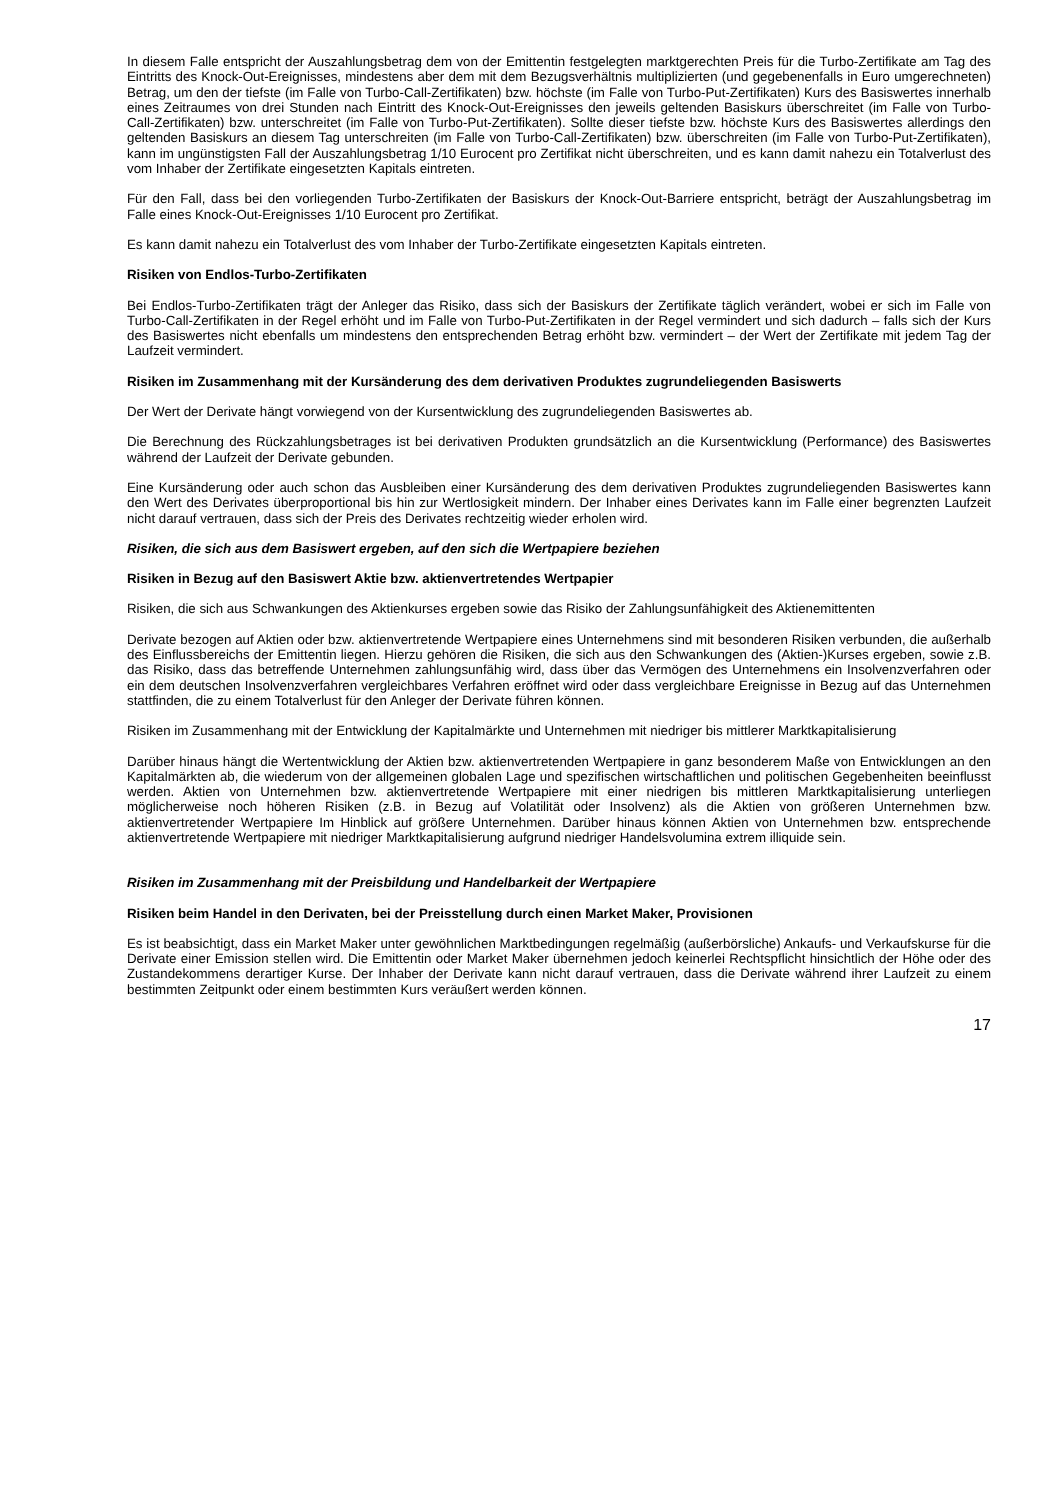In diesem Falle entspricht der Auszahlungsbetrag dem von der Emittentin festgelegten marktgerechten Preis für die Turbo-Zertifikate am Tag des Eintritts des Knock-Out-Ereignisses, mindestens aber dem mit dem Bezugsverhältnis multiplizierten (und gegebenenfalls in Euro umgerechneten) Betrag, um den der tiefste (im Falle von Turbo-Call-Zertifikaten) bzw. höchste (im Falle von Turbo-Put-Zertifikaten) Kurs des Basiswertes innerhalb eines Zeitraumes von drei Stunden nach Eintritt des Knock-Out-Ereignisses den jeweils geltenden Basiskurs überschreitet (im Falle von Turbo-Call-Zertifikaten) bzw. unterschreitet (im Falle von Turbo-Put-Zertifikaten). Sollte dieser tiefste bzw. höchste Kurs des Basiswertes allerdings den geltenden Basiskurs an diesem Tag unterschreiten (im Falle von Turbo-Call-Zertifikaten) bzw. überschreiten (im Falle von Turbo-Put-Zertifikaten), kann im ungünstigsten Fall der Auszahlungsbetrag 1/10 Eurocent pro Zertifikat nicht überschreiten, und es kann damit nahezu ein Totalverlust des vom Inhaber der Zertifikate eingesetzten Kapitals eintreten.
Für den Fall, dass bei den vorliegenden Turbo-Zertifikaten der Basiskurs der Knock-Out-Barriere entspricht, beträgt der Auszahlungsbetrag im Falle eines Knock-Out-Ereignisses 1/10 Eurocent pro Zertifikat.
Es kann damit nahezu ein Totalverlust des vom Inhaber der Turbo-Zertifikate eingesetzten Kapitals eintreten.
Risiken von Endlos-Turbo-Zertifikaten
Bei Endlos-Turbo-Zertifikaten trägt der Anleger das Risiko, dass sich der Basiskurs der Zertifikate täglich verändert, wobei er sich im Falle von Turbo-Call-Zertifikaten in der Regel erhöht und im Falle von Turbo-Put-Zertifikaten in der Regel vermindert und sich dadurch – falls sich der Kurs des Basiswertes nicht ebenfalls um mindestens den entsprechenden Betrag erhöht bzw. vermindert – der Wert der Zertifikate mit jedem Tag der Laufzeit vermindert.
Risiken im Zusammenhang mit der Kursänderung des dem derivativen Produktes zugrundeliegenden Basiswerts
Der Wert der Derivate hängt vorwiegend von der Kursentwicklung des zugrundeliegenden Basiswertes ab.
Die Berechnung des Rückzahlungsbetrages ist bei derivativen Produkten grundsätzlich an die Kursentwicklung (Performance) des Basiswertes während der Laufzeit der Derivate gebunden.
Eine Kursänderung oder auch schon das Ausbleiben einer Kursänderung des dem derivativen Produktes zugrundeliegenden Basiswertes kann den Wert des Derivates überproportional bis hin zur Wertlosigkeit mindern. Der Inhaber eines Derivates kann im Falle einer begrenzten Laufzeit nicht darauf vertrauen, dass sich der Preis des Derivates rechtzeitig wieder erholen wird.
Risiken, die sich aus dem Basiswert ergeben, auf den sich die Wertpapiere beziehen
Risiken in Bezug auf den Basiswert Aktie bzw. aktienvertretendes Wertpapier
Risiken, die sich aus Schwankungen des Aktienkurses ergeben sowie das Risiko der Zahlungsunfähigkeit des Aktienemittenten
Derivate bezogen auf Aktien oder bzw. aktienvertretende Wertpapiere eines Unternehmens sind mit besonderen Risiken verbunden, die außerhalb des Einflussbereichs der Emittentin liegen. Hierzu gehören die Risiken, die sich aus den Schwankungen des (Aktien-)Kurses ergeben, sowie z.B. das Risiko, dass das betreffende Unternehmen zahlungsunfähig wird, dass über das Vermögen des Unternehmens ein Insolvenzverfahren oder ein dem deutschen Insolvenzverfahren vergleichbares Verfahren eröffnet wird oder dass vergleichbare Ereignisse in Bezug auf das Unternehmen stattfinden, die zu einem Totalverlust für den Anleger der Derivate führen können.
Risiken im Zusammenhang mit der Entwicklung der Kapitalmärkte und Unternehmen mit niedriger bis mittlerer Marktkapitalisierung
Darüber hinaus hängt die Wertentwicklung der Aktien bzw. aktienvertretenden Wertpapiere in ganz besonderem Maße von Entwicklungen an den Kapitalmärkten ab, die wiederum von der allgemeinen globalen Lage und spezifischen wirtschaftlichen und politischen Gegebenheiten beeinflusst werden. Aktien von Unternehmen bzw. aktienvertretende Wertpapiere mit einer niedrigen bis mittleren Marktkapitalisierung unterliegen möglicherweise noch höheren Risiken (z.B. in Bezug auf Volatilität oder Insolvenz) als die Aktien von größeren Unternehmen bzw. aktienvertretender Wertpapiere Im Hinblick auf größere Unternehmen. Darüber hinaus können Aktien von Unternehmen bzw. entsprechende aktienvertretende Wertpapiere mit niedriger Marktkapitalisierung aufgrund niedriger Handelsvolumina extrem illiquide sein.
Risiken im Zusammenhang mit der Preisbildung und Handelbarkeit der Wertpapiere
Risiken beim Handel in den Derivaten, bei der Preisstellung durch einen Market Maker, Provisionen
Es ist beabsichtigt, dass ein Market Maker unter gewöhnlichen Marktbedingungen regelmäßig (außerbörsliche) Ankaufs- und Verkaufskurse für die Derivate einer Emission stellen wird. Die Emittentin oder Market Maker übernehmen jedoch keinerlei Rechtspflicht hinsichtlich der Höhe oder des Zustandekommens derartiger Kurse. Der Inhaber der Derivate kann nicht darauf vertrauen, dass die Derivate während ihrer Laufzeit zu einem bestimmten Zeitpunkt oder einem bestimmten Kurs veräußert werden können.
17